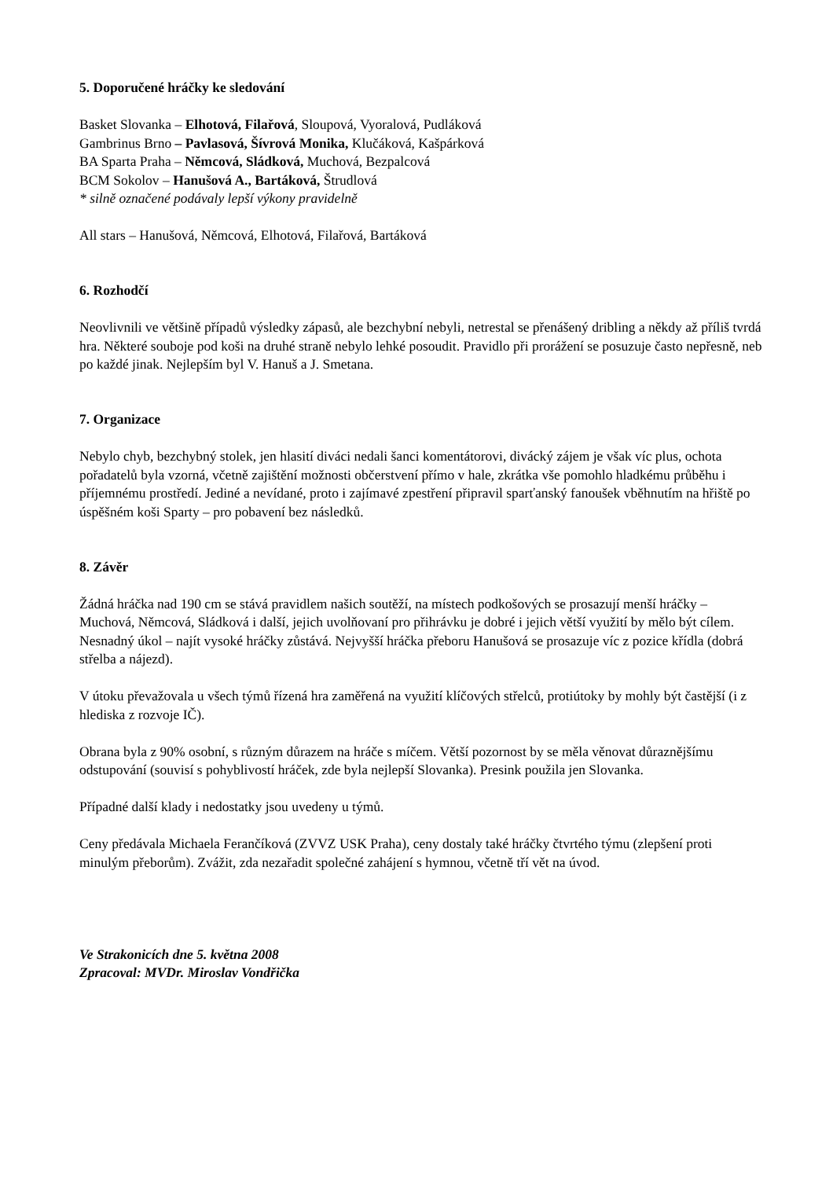5. Doporučené hráčky ke sledování
Basket Slovanka – Elhotová, Filařová, Sloupová, Vyoralová, Pudláková
Gambrinus Brno – Pavlasová, Šívrová Monika, Klučáková, Kašpárková
BA Sparta Praha – Němcová, Sládková, Muchová, Bezpalcová
BCM Sokolov – Hanušová A., Bartáková, Štrudlová
* silně označené podávaly lepší výkony pravidelně
All stars – Hanušová, Němcová, Elhotová, Filařová, Bartáková
6. Rozhodčí
Neovlivnili ve většině případů výsledky zápasů, ale bezchybní nebyli, netrestal se přenášený dribling a někdy až příliš tvrdá hra. Některé souboje pod koši na druhé straně nebylo lehké posoudit. Pravidlo při prorážení se posuzuje často nepřesně, neb po každé jinak. Nejlepším byl V. Hanuš a J. Smetana.
7. Organizace
Nebylo chyb, bezchybný stolek, jen hlasití diváci nedali šanci komentátorovi, divácký zájem je však víc plus, ochota pořadatelů byla vzorná, včetně zajištění možnosti občerstvení přímo v hale, zkrátka vše pomohlo hladkému průběhu i příjemnému prostředí. Jediné a nevídané, proto i zajímavé zpestření připravil sparťanský fanoušek vběhnutím na hřiště po úspěšném koši Sparty – pro pobavení bez následků.
8. Závěr
Žádná hráčka nad 190 cm se stává pravidlem našich soutěží, na místech podkošových se prosazují menší hráčky – Muchová, Němcová, Sládková i další, jejich uvolňovaní pro přihrávku je dobré i jejich větší využití by mělo být cílem. Nesnadný úkol – najít vysoké hráčky zůstává. Nejvyšší hráčka přeboru Hanušová se prosazuje víc z pozice křídla (dobrá střelba a nájezd).
V útoku převažovala u všech týmů řízená hra zaměřená na využití klíčových střelců, protiútoky by mohly být častější (i z hlediska z rozvoje IČ).
Obrana byla z 90% osobní, s různým důrazem na hráče s míčem. Větší pozornost by se měla věnovat důraznějšímu odstupování (souvisí s pohyblivostí hráček, zde byla nejlepší Slovanka). Presink použila jen Slovanka.
Případné další klady i nedostatky jsou uvedeny u týmů.
Ceny předávala Michaela Ferančíková (ZVVZ USK Praha), ceny dostaly také hráčky čtvrtého týmu (zlepšení proti minulým přeborům). Zvážit, zda nezařadit společné zahájení s hymnou, včetně tří vět na úvod.
Ve Strakonicích dne 5. května 2008
Zpracoval: MVDr. Miroslav Vondřička